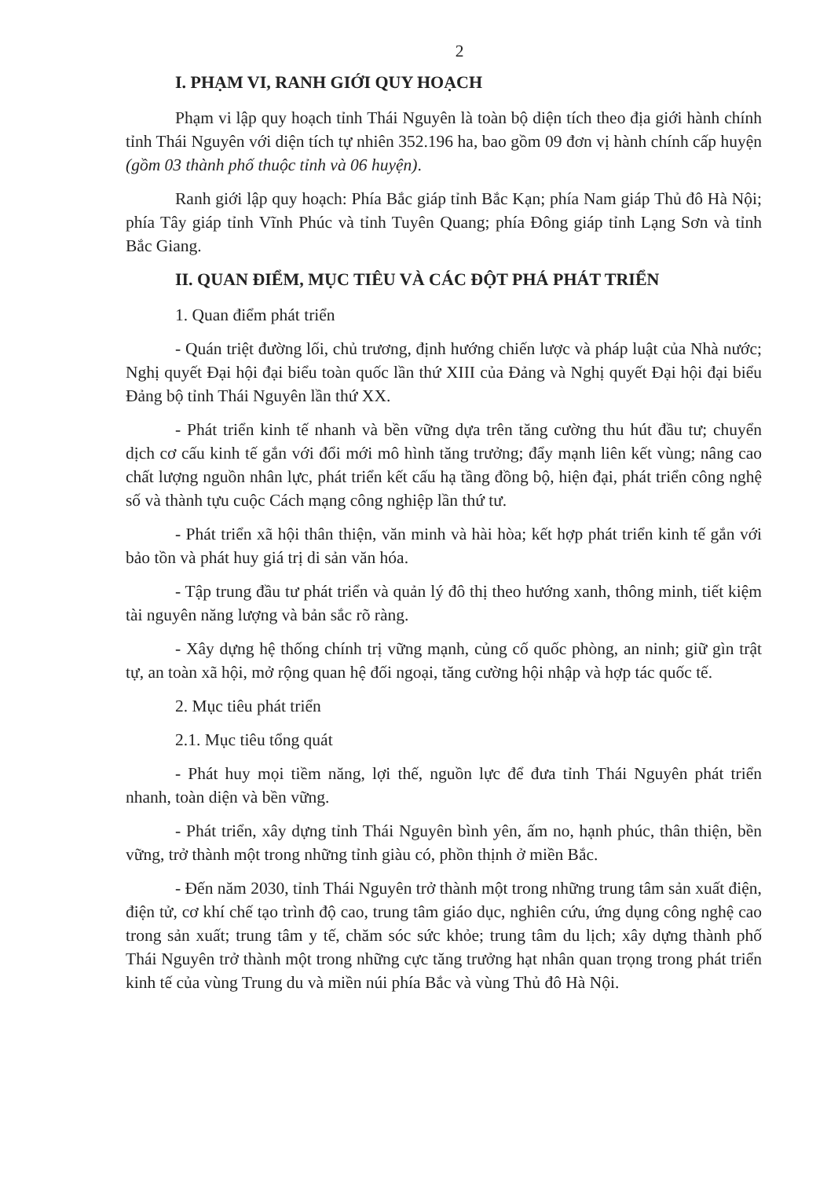2
I. PHẠM VI, RANH GIỚI QUY HOẠCH
Phạm vi lập quy hoạch tỉnh Thái Nguyên là toàn bộ diện tích theo địa giới hành chính tỉnh Thái Nguyên với diện tích tự nhiên 352.196 ha, bao gồm 09 đơn vị hành chính cấp huyện (gồm 03 thành phố thuộc tỉnh và 06 huyện).
Ranh giới lập quy hoạch: Phía Bắc giáp tỉnh Bắc Kạn; phía Nam giáp Thủ đô Hà Nội; phía Tây giáp tỉnh Vĩnh Phúc và tỉnh Tuyên Quang; phía Đông giáp tỉnh Lạng Sơn và tỉnh Bắc Giang.
II. QUAN ĐIỂM, MỤC TIÊU VÀ CÁC ĐỘT PHÁ PHÁT TRIỂN
1. Quan điểm phát triển
- Quán triệt đường lối, chủ trương, định hướng chiến lược và pháp luật của Nhà nước; Nghị quyết Đại hội đại biểu toàn quốc lần thứ XIII của Đảng và Nghị quyết Đại hội đại biểu Đảng bộ tỉnh Thái Nguyên lần thứ XX.
- Phát triển kinh tế nhanh và bền vững dựa trên tăng cường thu hút đầu tư; chuyển dịch cơ cấu kinh tế gắn với đổi mới mô hình tăng trưởng; đẩy mạnh liên kết vùng; nâng cao chất lượng nguồn nhân lực, phát triển kết cấu hạ tầng đồng bộ, hiện đại, phát triển công nghệ số và thành tựu cuộc Cách mạng công nghiệp lần thứ tư.
- Phát triển xã hội thân thiện, văn minh và hài hòa; kết hợp phát triển kinh tế gắn với bảo tồn và phát huy giá trị di sản văn hóa.
- Tập trung đầu tư phát triển và quản lý đô thị theo hướng xanh, thông minh, tiết kiệm tài nguyên năng lượng và bản sắc rõ ràng.
- Xây dựng hệ thống chính trị vững mạnh, củng cố quốc phòng, an ninh; giữ gìn trật tự, an toàn xã hội, mở rộng quan hệ đối ngoại, tăng cường hội nhập và hợp tác quốc tế.
2. Mục tiêu phát triển
2.1. Mục tiêu tổng quát
- Phát huy mọi tiềm năng, lợi thế, nguồn lực để đưa tỉnh Thái Nguyên phát triển nhanh, toàn diện và bền vững.
- Phát triển, xây dựng tỉnh Thái Nguyên bình yên, ấm no, hạnh phúc, thân thiện, bền vững, trở thành một trong những tỉnh giàu có, phồn thịnh ở miền Bắc.
- Đến năm 2030, tỉnh Thái Nguyên trở thành một trong những trung tâm sản xuất điện, điện tử, cơ khí chế tạo trình độ cao, trung tâm giáo dục, nghiên cứu, ứng dụng công nghệ cao trong sản xuất; trung tâm y tế, chăm sóc sức khỏe; trung tâm du lịch; xây dựng thành phố Thái Nguyên trở thành một trong những cực tăng trưởng hạt nhân quan trọng trong phát triển kinh tế của vùng Trung du và miền núi phía Bắc và vùng Thủ đô Hà Nội.